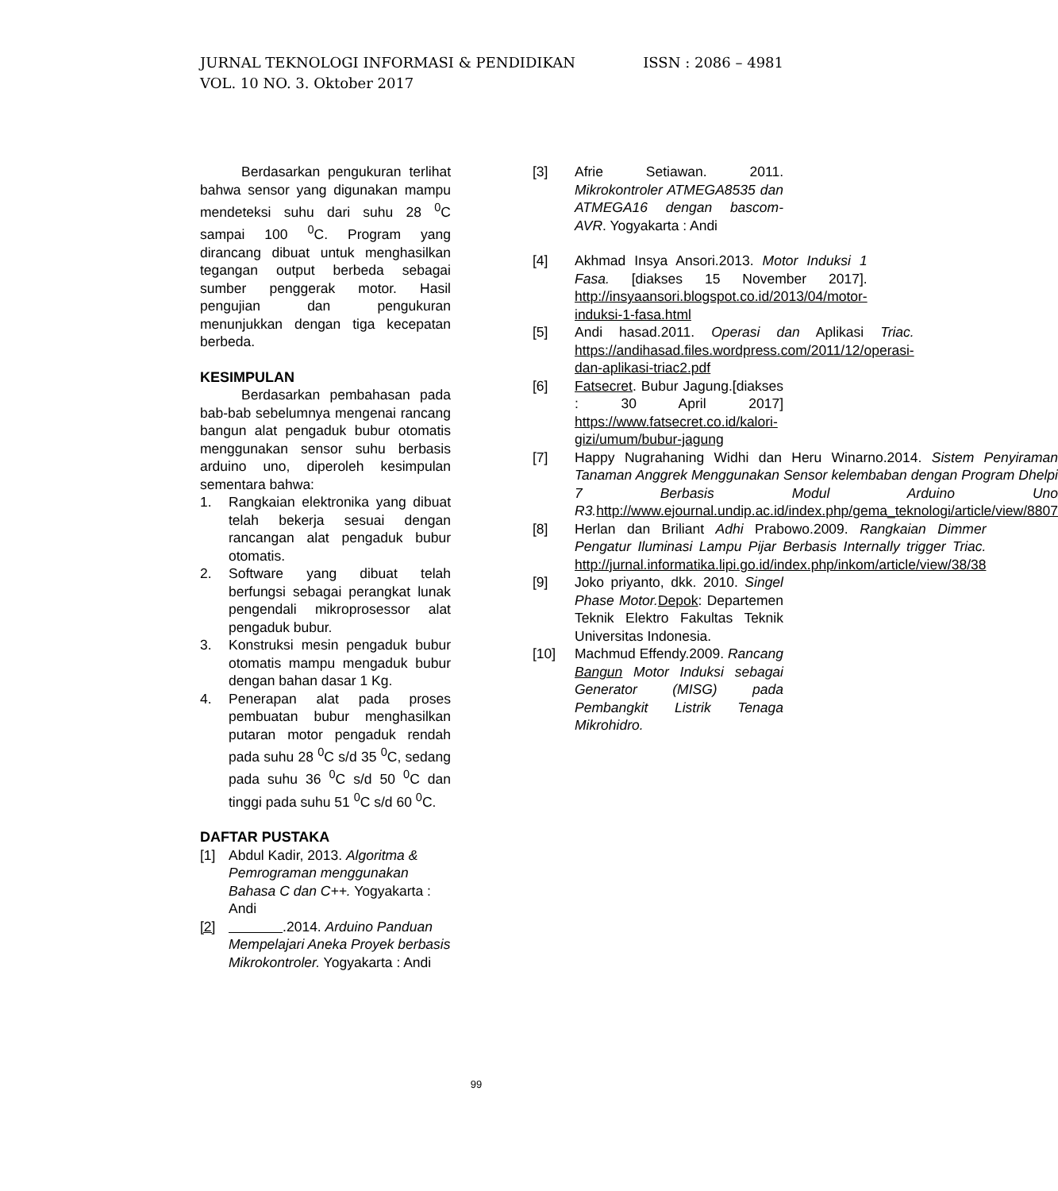ISSN : 2086 – 4981 JURNAL TEKNOLOGI INFORMASI & PENDIDIKAN
VOL. 10 NO. 3. Oktober 2017
Berdasarkan pengukuran terlihat bahwa sensor yang digunakan mampu mendeteksi suhu dari suhu 28 <sup>0</sup>C sampai 100 <sup>0</sup>C. Program yang dirancang dibuat untuk menghasilkan tegangan output berbeda sebagai sumber penggerak motor. Hasil pengujian dan pengukuran menunjukkan dengan tiga kecepatan berbeda.
KESIMPULAN
Berdasarkan pembahasan pada bab-bab sebelumnya mengenai rancang bangun alat pengaduk bubur otomatis menggunakan sensor suhu berbasis arduino uno, diperoleh kesimpulan sementara bahwa:
1. Rangkaian elektronika yang dibuat telah bekerja sesuai dengan rancangan alat pengaduk bubur otomatis.
2. Software yang dibuat telah berfungsi sebagai perangkat lunak pengendali mikroprosessor alat pengaduk bubur.
3. Konstruksi mesin pengaduk bubur otomatis mampu mengaduk bubur dengan bahan dasar 1 Kg.
4. Penerapan alat pada proses pembuatan bubur menghasilkan putaran motor pengaduk rendah pada suhu 28 <sup>0</sup>C s/d 35 <sup>0</sup>C, sedang pada suhu 36 <sup>0</sup>C s/d 50 <sup>0</sup>C dan tinggi pada suhu 51 <sup>0</sup>C s/d 60 <sup>0</sup>C.
DAFTAR PUSTAKA
[1] Abdul Kadir, 2013. Algoritma & Pemrograman menggunakan Bahasa C dan C++. Yogyakarta : Andi
[2] .2014. Arduino Panduan Mempelajari Aneka Proyek berbasis Mikrokontroler. Yogyakarta : Andi
[3] Afrie Setiawan. 2011. Mikrokontroler ATMEGA8535 dan ATMEGA16 dengan bascom-AVR. Yogyakarta : Andi
[4] Akhmad Insya Ansori.2013. Motor Induksi 1 Fasa. [diakses 15 November 2017]. http://insyaansori.blogspot.co.id/2013/04/motor-induksi-1-fasa.html
[5] Andi hasad.2011. Operasi dan Aplikasi Triac. https://andihasad.files.wordpress.com/2011/12/operasi-dan-aplikasi-triac2.pdf
[6] Fatsecret. Bubur Jagung.[diakses : 30 April 2017] https://www.fatsecret.co.id/kalori-gizi/umum/bubur-jagung
[7] Happy Nugrahaning Widhi dan Heru Winarno.2014. Sistem Penyiraman Tanaman Anggrek Menggunakan Sensor kelembaban dengan Program Dhelpi 7 Berbasis Modul Arduino Uno R3. http://www.ejournal.undip.ac.id/index.php/gema_teknologi/article/view/8807
[8] Herlan dan Briliant Adhi Prabowo.2009. Rangkaian Dimmer Pengatur Iluminasi Lampu Pijar Berbasis Internally trigger Triac. http://jurnal.informatika.lipi.go.id/index.php/inkom/article/view/38/38
[9] Joko priyanto, dkk. 2010. Singel Phase Motor. Depok: Departemen Teknik Elektro Fakultas Teknik Universitas Indonesia.
[10] Machmud Effendy.2009. Rancang Bangun Motor Induksi sebagai Generator (MISG) pada Pembangkit Listrik Tenaga Mikrohidro.
99